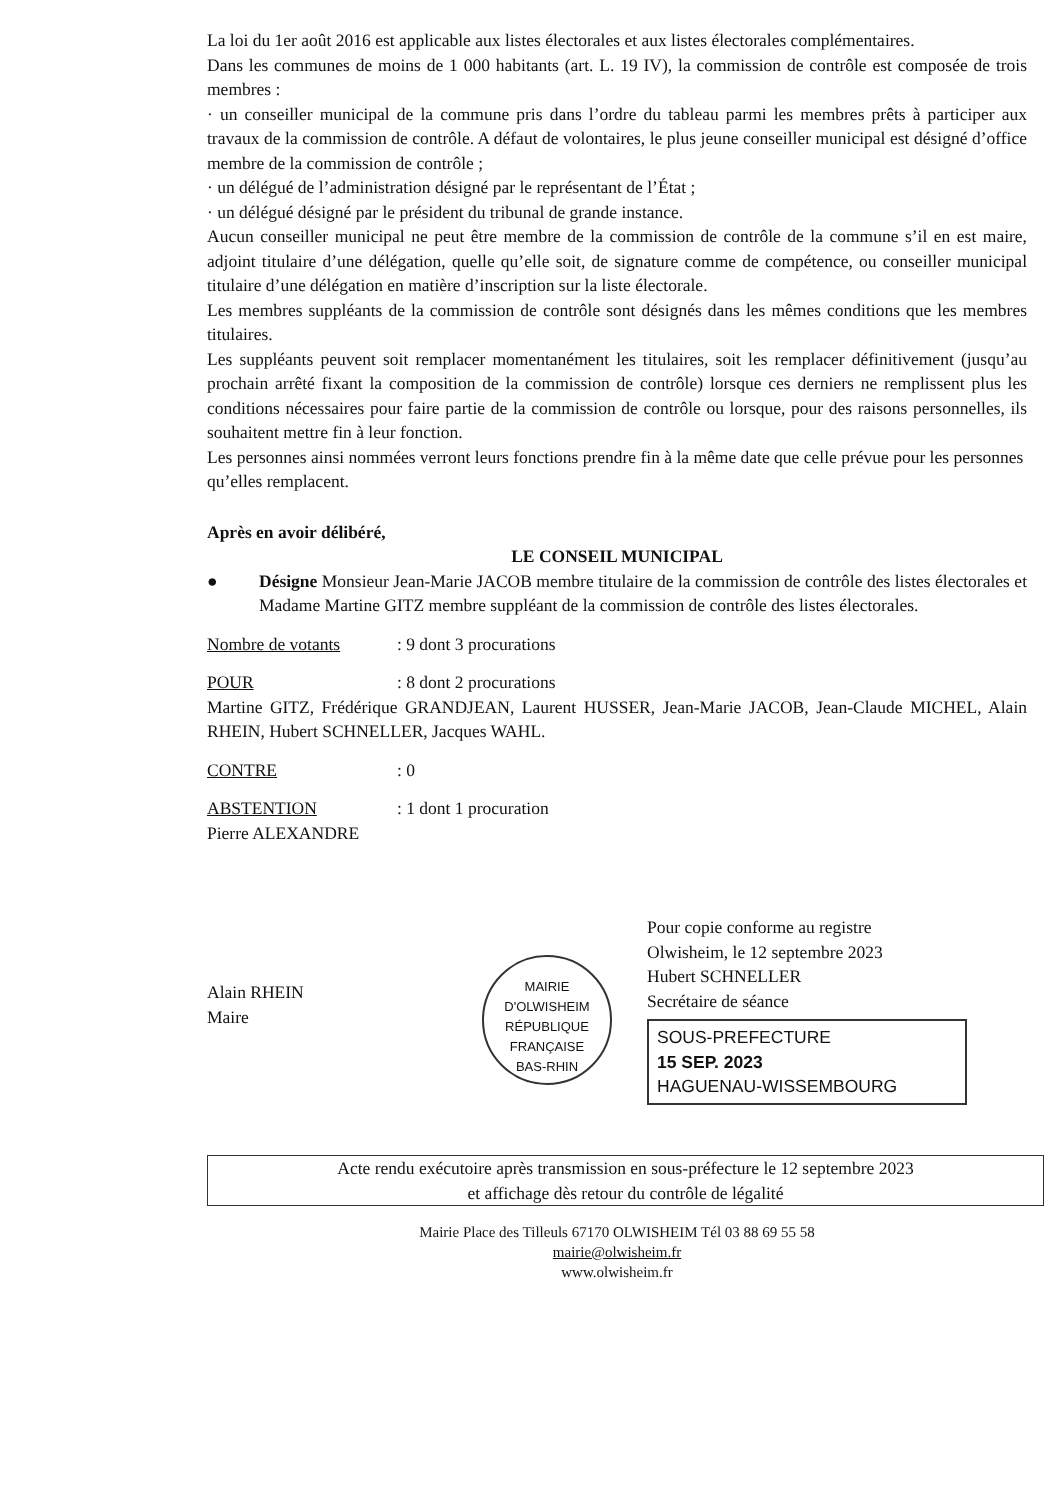La loi du 1er août 2016 est applicable aux listes électorales et aux listes électorales complémentaires.
Dans les communes de moins de 1 000 habitants (art. L. 19 IV), la commission de contrôle est composée de trois membres :
· un conseiller municipal de la commune pris dans l’ordre du tableau parmi les membres prêts à participer aux travaux de la commission de contrôle. A défaut de volontaires, le plus jeune conseiller municipal est désigné d’office membre de la commission de contrôle ;
· un délégué de l’administration désigné par le représentant de l’État ;
· un délégué désigné par le président du tribunal de grande instance.
Aucun conseiller municipal ne peut être membre de la commission de contrôle de la commune s’il en est maire, adjoint titulaire d’une délégation, quelle qu’elle soit, de signature comme de compétence, ou conseiller municipal titulaire d’une délégation en matière d’inscription sur la liste électorale.
Les membres suppléants de la commission de contrôle sont désignés dans les mêmes conditions que les membres titulaires.
Les suppléants peuvent soit remplacer momentanément les titulaires, soit les remplacer définitivement (jusqu’au prochain arrêté fixant la composition de la commission de contrôle) lorsque ces derniers ne remplissent plus les conditions nécessaires pour faire partie de la commission de contrôle ou lorsque, pour des raisons personnelles, ils souhaitent mettre fin à leur fonction.
Les personnes ainsi nommées verront leurs fonctions prendre fin à la même date que celle prévue pour les personnes qu’elles remplacent.
Après en avoir délibéré,
LE CONSEIL MUNICIPAL
● Désigne Monsieur Jean-Marie JACOB membre titulaire de la commission de contrôle des listes électorales et Madame Martine GITZ membre suppléant de la commission de contrôle des listes électorales.
Nombre de votants: 9 dont 3 procurations
POUR: 8 dont 2 procurations
Martine GITZ, Frédérique GRANDJEAN, Laurent HUSSER, Jean-Marie JACOB, Jean-Claude MICHEL, Alain RHEIN, Hubert SCHNELLER, Jacques WAHL.
CONTRE: 0
ABSTENTION: 1 dont 1 procuration
Pierre ALEXANDRE
Alain RHEIN
Maire
MAIRIE D'OLWISHEIM
RÉPUBLIQUE FRANÇAISE
BAS-RHIN
Pour copie conforme au registre
Olwisheim, le 12 septembre 2023
Hubert SCHNELLER
Secrétaire de séance
SOUS-PREFECTURE
15 SEP. 2023
HAGUENAU-WISSEMBOURG
Acte rendu exécutoire après transmission en sous-préfecture le 12 septembre 2023
et affichage dès retour du contrôle de légalité
Mairie Place des Tilleuls 67170 OLWISHEIM Tél 03 88 69 55 58
mairie@olwisheim.fr
www.olwisheim.fr